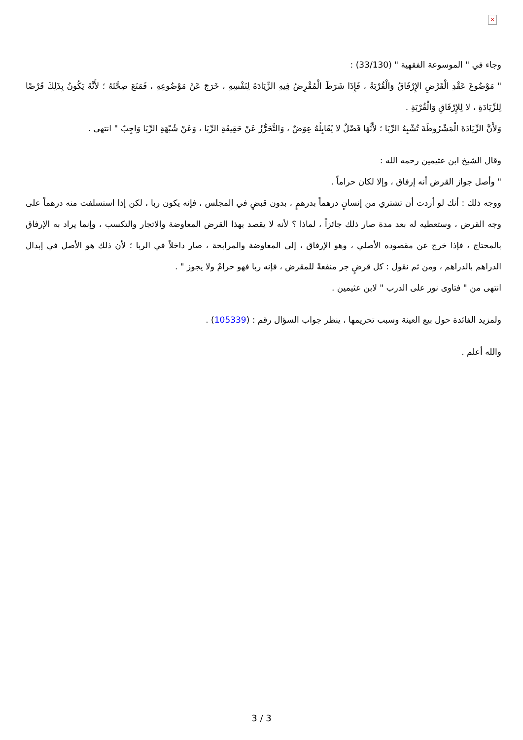×
وجاء في " الموسوعة الفقهية " (33/130) :
" مَوْضُوعَ عَقْدِ الْقَرْضِ الإِرْفَاقُ وَالْقُرْبَةُ ، فَإِذَا شَرَطَ الْمُقْرِضُ فِيهِ الزِّيَادَةَ لِنَفْسِهِ ، خَرَجَ عَنْ مَوْضُوعِهِ ، فَمَنَعَ صِحَّتَهُ ؛ لأَنَّهُ يَكُونُ بِذَلِكَ قَرْضًا لِلزِّيَادَةِ ، لا لِلإِرْفَاقِ وَالْقُرْبَةِ .
وَلأَنَّ الزِّيَادَةَ الْمَشْرُوطَةَ تُشْبِهُ الرِّبَا ؛ لأَنَّهَا فَضْلٌ لا يُقَابِلُهُ عِوَضٌ ، وَالتَّحَرُّزُ عَنْ حَقِيقَةِ الرِّبَا ، وَعَنْ شُبْهَةِ الرِّبَا وَاجِبٌ " انتهى .
وقال الشيخ ابن عثيمين رحمه الله :
" وأصل جواز القرض أنه إرفاق ، وإلا لكان حراماً .
ووجه ذلك : أنك لو أردت أن تشتري من إنسانٍ درهماً بدرهمٍ ، بدون قبضٍ في المجلس ، فإنه يكون ربا ، لكن إذا استسلفت منه درهماً على وجه القرض ، وستعطيه له بعد مدة صار ذلك جائزاً ، لماذا ؟ لأنه لا يقصد بهذا القرض المعاوضة والاتجار والتكسب ، وإنما يراد به الإرفاق بالمحتاج ، فإذا خرج عن مقصوده الأصلي ، وهو الإرفاق ، إلى المعاوضة والمرابحة ، صار داخلاً في الربا ؛ لأن ذلك هو الأصل في إبدال الدراهم بالدراهم ، ومن ثم نقول : كل قرضٍ جر منفعةً للمقرض ، فإنه ربا فهو حرامٌ ولا يجوز " .
انتهى من " فتاوى نور على الدرب " لابن عثيمين .
ولمزيد الفائدة حول بيع العينة وسبب تحريمها ، ينظر جواب السؤال رقم : (105339) .
والله أعلم .
3 / 3